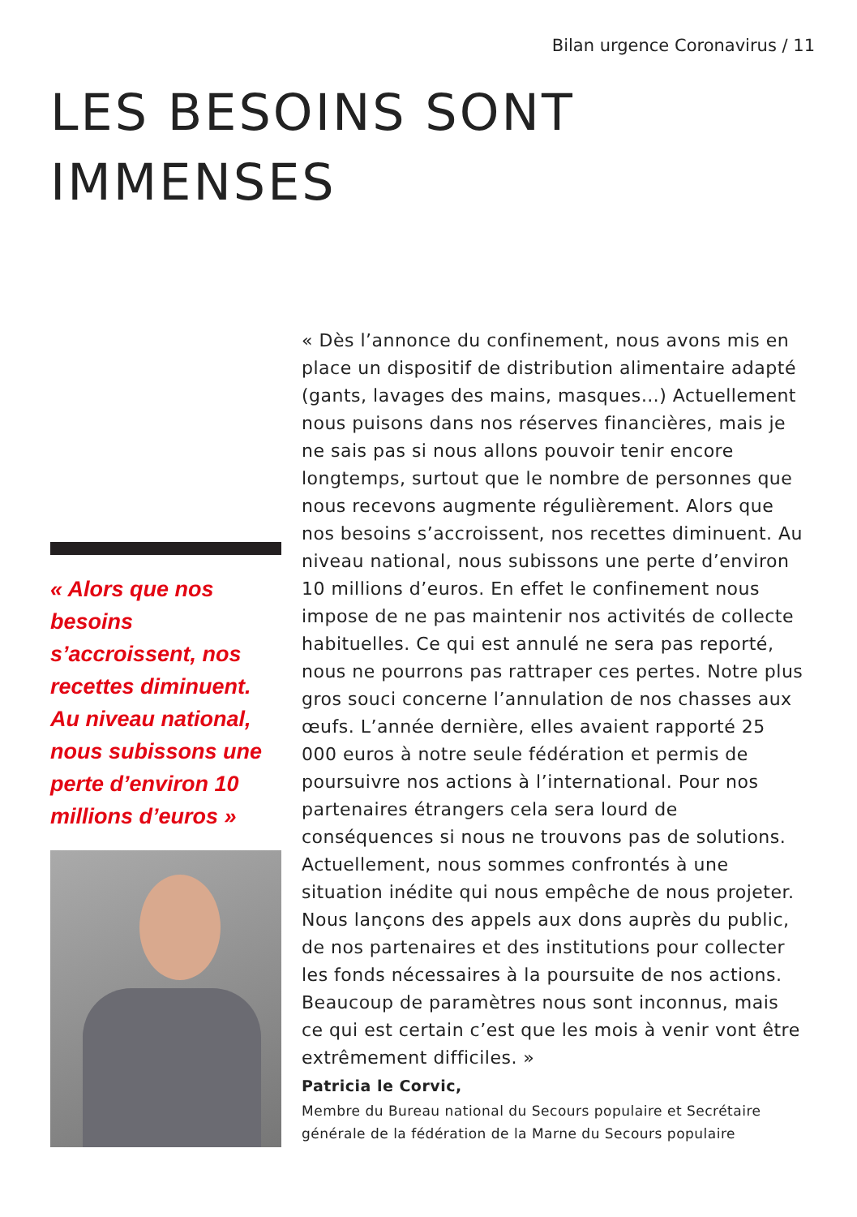Bilan urgence Coronavirus / 11
LES BESOINS SONT
IMMENSES
« Alors que nos besoins s’accroissent, nos recettes diminuent. Au niveau national, nous subissons une perte d’environ 10 millions d’euros »
« Dès l’annonce du confinement, nous avons mis en place un dispositif de distribution alimentaire adapté (gants, lavages des mains, masques…) Actuellement nous puisons dans nos réserves financières, mais je ne sais pas si nous allons pouvoir tenir encore longtemps, surtout que le nombre de personnes que nous recevons augmente régulièrement. Alors que nos besoins s’accroissent, nos recettes diminuent. Au niveau national, nous subissons une perte d’environ 10 millions d’euros. En effet le confinement nous impose de ne pas maintenir nos activités de collecte habituelles. Ce qui est annulé ne sera pas reporté, nous ne pourrons pas rattraper ces pertes. Notre plus gros souci concerne l’annulation de nos chasses aux œufs. L’année dernière, elles avaient rapporté 25 000 euros à notre seule fédération et permis de poursuivre nos actions à l’international. Pour nos partenaires étrangers cela sera lourd de conséquences si nous ne trouvons pas de solutions. Actuellement, nous sommes confrontés à une situation inédite qui nous empêche de nous projeter. Nous lançons des appels aux dons auprès du public, de nos partenaires et des institutions pour collecter les fonds nécessaires à la poursuite de nos actions. Beaucoup de paramètres nous sont inconnus, mais ce qui est certain c’est que les mois à venir vont être extrêmement difficiles. »
Patricia le Corvic,
Membre du Bureau national du Secours populaire et Secrétaire générale de la fédération de la Marne du Secours populaire